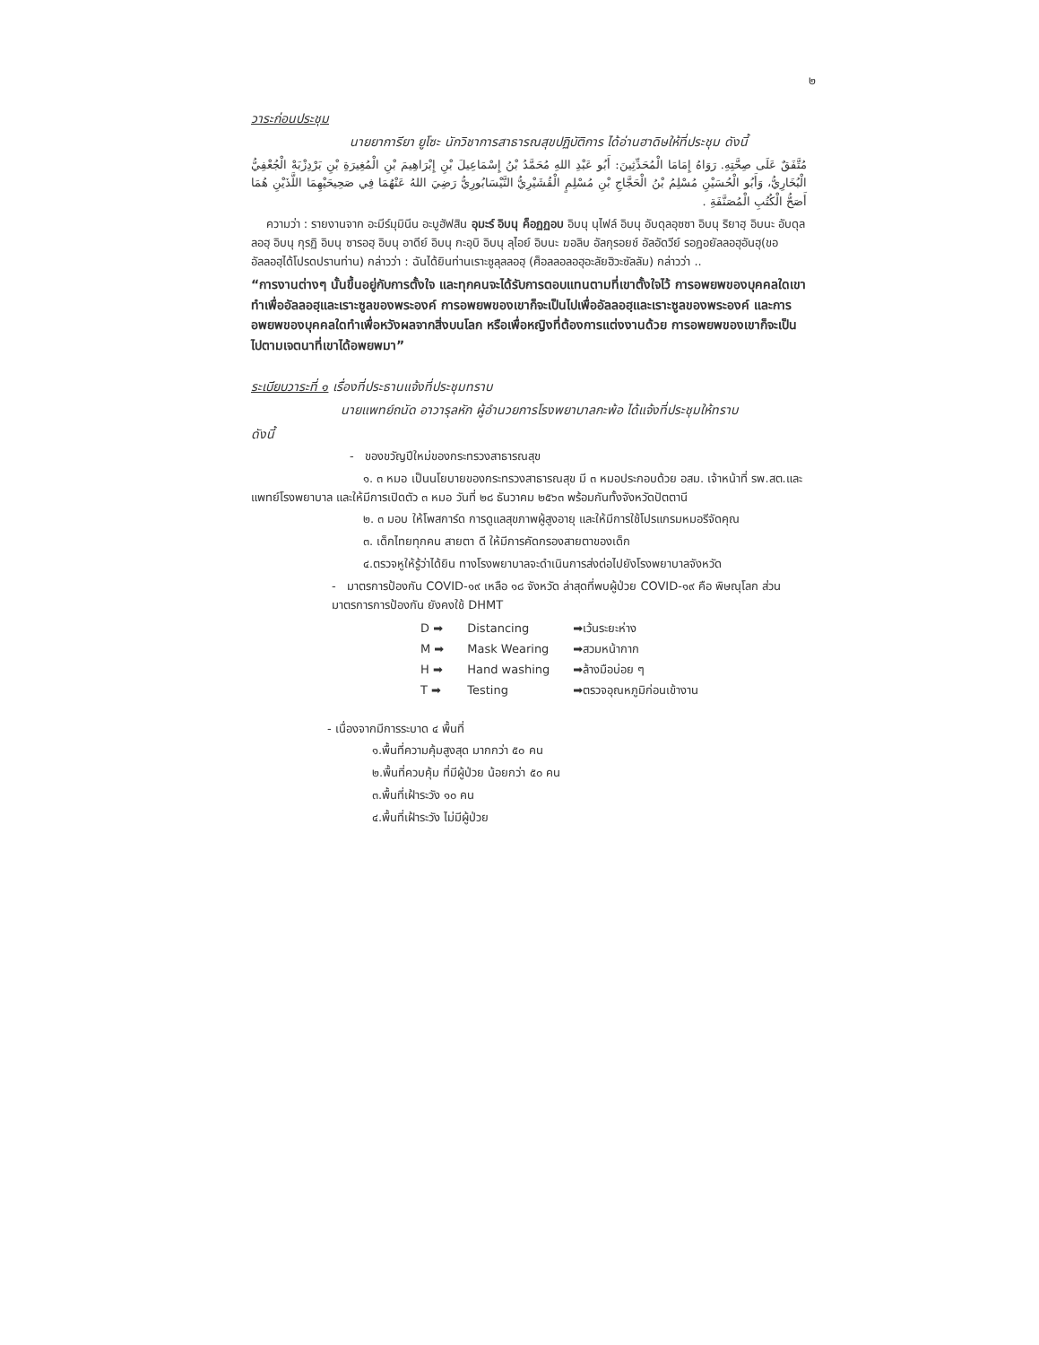๒
วาระก่อนประชุม
นายยาการียา ยูโซะ นักวิชาการสาธารณสุขปฏิบัติการ ได้อ่านฮาดิษให้ที่ประชุม ดังนี้
مُتَّفَقٌ عَلَى صِحَّتِهِ. رَوَاهُ إِمَامَا الْمُحَدِّثِينَ: أَبُو عَبْدِ اللهِ مُحَمَّدُ بْنُ إِسْمَاعِيلَ بْنِ إِبْرَاهِيمَ بْنِ الْمُغِيرَةِ بْنِ بَرْدِزْبَهْ الْجُعْفِيُّ الْبُخَارِيُّ، وَأَبُو الْحُسَيْنِ مُسْلِمُ بْنُ الْحَجَّاجِ بْنِ مُسْلِمٍ الْقُشَيْرِيُّ النَّيْسَابُورِيُّ رَضِيَ اللهُ عَنْهُمَا فِي صَحِيحَيْهِمَا اللَّذَيْنِ هُمَا أَصَحُّ الْكُتُبِ الْمُصَنَّفَةِ .
ความว่า : รายงานจาก อะมีร์มุมินีน อะบูฮัฟสิน อุมะร์ อิบนุ ค็อฏฏอบ อิบนุ นุไฟล์ อิบนุ อับดุลอุซซา อิบนุ ริยาฮฺ อิบนะ อับดุลลอฮฺ อิบนุ กุรฏิ อิบนุ ซารอฮฺ อิบนุ อาดีย์ อิบนุ กะอฺบิ อิบนุ ลุไอย์ อิบนะ ฆอลิบ อัลกุรอยช์ อัลอัดวีย์ รอฎอยัลลอฮุอันฮุ(ขออัลลอฮฺได้โปรดปรานท่าน) กล่าวว่า : ฉันได้ยินท่านเราะซูลุลลอฮฺ (ศ็อลลอลอฮุอะลัยฮิวะซัลลัม) กล่าวว่า ..
“การงานต่างๆ นั้นขึ้นอยู่กับการตั้งใจ และทุกคนจะได้รับการตอบแทนตามที่เขาตั้งใจไว้ การอพยพของบุคคลใดเขาทำเพื่ออัลลอฮฺและเราะซูลของพระองค์ การอพยพของเขาก็จะเป็นไปเพื่ออัลลอฮฺและเราะซูลของพระองค์ และการอพยพของบุคคลใดทำเพื่อหวังผลจากสิ่งบนโลก หรือเพื่อหญิงที่ต้องการแต่งงานด้วย การอพยพของเขาก็จะเป็นไปตามเจตนาที่เขาได้อพยพมา”
ระเบียบวาระที่ ๑ เรื่องที่ประธานแจ้งที่ประชุมทราบ
นายแพทย์ถนัด อาวารุลหัก ผู้อำนวยการโรงพยาบาลกะพ้อ ได้แจ้งที่ประชุมให้ทราบ
ดังนี้
- ของขวัญปีใหม่ของกระทรวงสาธารณสุข
๑. ๓ หมอ เป็นนโยบายของกระทรวงสาธารณสุข มี ๓ หมอประกอบด้วย อสม. เจ้าหน้าที่ รพ.สต.และ แพทย์โรงพยาบาล และให้มีการเปิดตัว ๓ หมอ วันที่ ๒๘ ธันวาคม ๒๕๖๓ พร้อมกันทั้งจังหวัดปัตตานี
๒. ๓ มอบ ให้โพสการ์ด การดูแลสุขภาพผู้สูงอายุ และให้มีการใช้โปรแกรมหมอรีจัดคุณ
๓. เด็กไทยทุกคน สายตา ดี ให้มีการคัดกรองสายตาของเด็ก
๔.ตรวจหูให้รู้ว่าได้ยิน ทางโรงพยาบาลจะดำเนินการส่งต่อไปยังโรงพยาบาลจังหวัด
- มาตรการป้องกัน COVID-๑๙ เหลือ ๑๘ จังหวัด ล่าสุดที่พบผู้ป่วย COVID-๑๙ คือ พิษณุโลก ส่วนมาตรการการป้องกัน ยังคงใช้ DHMT
| D ➡ | Distancing | ➡เว้นระยะห่าง |
| M ➡ | Mask Wearing | ➡สวมหน้ากาก |
| H ➡ | Hand washing | ➡ล้างมือบ่อย ๆ |
| T ➡ | Testing | ➡ตรวจอุณหภูมิก่อนเข้างาน |
- เนื่องจากมีการระบาด ๔ พื้นที่
๑.พื้นที่ความคุ้มสูงสุด มากกว่า ๕๐ คน
๒.พื้นที่ควบคุ้ม ที่มีผู้ป่วย น้อยกว่า ๕๐ คน
๓.พื้นที่เฝ้าระวัง ๑๐ คน
๔.พื้นที่เฝ้าระวัง ไม่มีผู้ป่วย